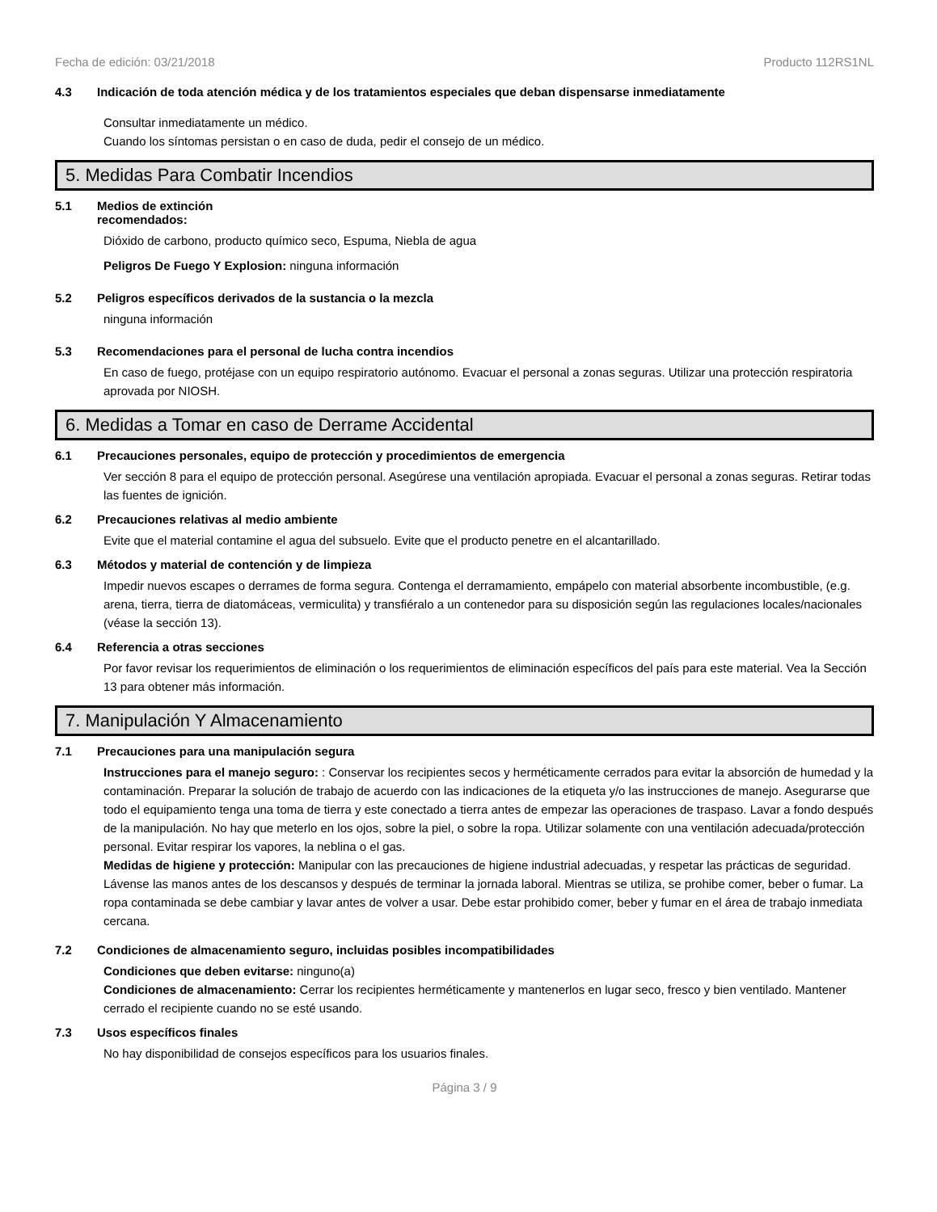Fecha de edición: 03/21/2018 Producto 112RS1NL
4.3 Indicación de toda atención médica y de los tratamientos especiales que deban dispensarse inmediatamente
Consultar inmediatamente un médico.
Cuando los síntomas persistan o en caso de duda, pedir el consejo de un médico.
5. Medidas Para Combatir Incendios
5.1 Medios de extinción
recomendados:
Dióxido de carbono, producto químico seco, Espuma, Niebla de agua
Peligros De Fuego Y Explosion: ninguna información
5.2 Peligros específicos derivados de la sustancia o la mezcla
ninguna información
5.3 Recomendaciones para el personal de lucha contra incendios
En caso de fuego, protéjase con un equipo respiratorio autónomo. Evacuar el personal a zonas seguras. Utilizar una protección respiratoria aprovada por NIOSH.
6. Medidas a Tomar en caso de Derrame Accidental
6.1 Precauciones personales, equipo de protección y procedimientos de emergencia
Ver sección 8 para el equipo de protección personal. Asegúrese una ventilación apropiada. Evacuar el personal a zonas seguras. Retirar todas las fuentes de ignición.
6.2 Precauciones relativas al medio ambiente
Evite que el material contamine el agua del subsuelo. Evite que el producto penetre en el alcantarillado.
6.3 Métodos y material de contención y de limpieza
Impedir nuevos escapes o derrames de forma segura. Contenga el derramamiento, empápelo con material absorbente incombustible, (e.g. arena, tierra, tierra de diatomáceas, vermiculita) y transfiéralo a un contenedor para su disposición según las regulaciones locales/nacionales (véase la sección 13).
6.4 Referencia a otras secciones
Por favor revisar los requerimientos de eliminación o los requerimientos de eliminación específicos del país para este material. Vea la Sección 13 para obtener más información.
7. Manipulación Y Almacenamiento
7.1 Precauciones para una manipulación segura
Instrucciones para el manejo seguro: : Conservar los recipientes secos y herméticamente cerrados para evitar la absorción de humedad y la contaminación. Preparar la solución de trabajo de acuerdo con las indicaciones de la etiqueta y/o las instrucciones de manejo. Asegurarse que todo el equipamiento tenga una toma de tierra y este conectado a tierra antes de empezar las operaciones de traspaso. Lavar a fondo después de la manipulación. No hay que meterlo en los ojos, sobre la piel, o sobre la ropa. Utilizar solamente con una ventilación adecuada/protección personal. Evitar respirar los vapores, la neblina o el gas.
Medidas de higiene y protección: Manipular con las precauciones de higiene industrial adecuadas, y respetar las prácticas de seguridad. Lávense las manos antes de los descansos y después de terminar la jornada laboral. Mientras se utiliza, se prohibe comer, beber o fumar. La ropa contaminada se debe cambiar y lavar antes de volver a usar. Debe estar prohibido comer, beber y fumar en el área de trabajo inmediata cercana.
7.2 Condiciones de almacenamiento seguro, incluidas posibles incompatibilidades
Condiciones que deben evitarse: ninguno(a)
Condiciones de almacenamiento: Cerrar los recipientes herméticamente y mantenerlos en lugar seco, fresco y bien ventilado. Mantener cerrado el recipiente cuando no se esté usando.
7.3 Usos específicos finales
No hay disponibilidad de consejos específicos para los usuarios finales.
Página 3 / 9